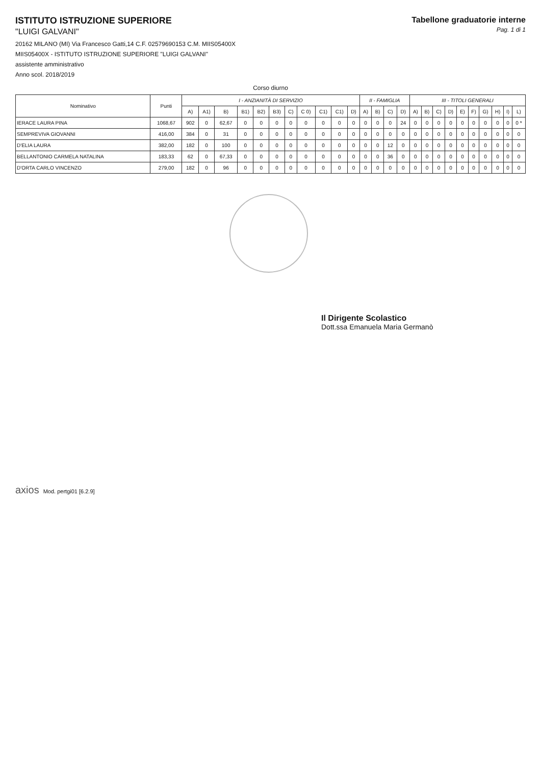ISTITUTO ISTRUZIONE SUPERIORE
"LUIGI GALVANI"
20162 MILANO (MI) Via Francesco Gatti,14 C.F. 02579690153 C.M. MIIS05400X
MIIS05400X - ISTITUTO ISTRUZIONE SUPERIORE "LUIGI GALVANI"
assistente amministrativo
Anno scol. 2018/2019
Tabellone graduatorie interne
Pag. 1 di 1
Corso diurno
| Nominativo | Punti | I - ANZIANITÀ DI SERVIZIO | | | | | | | | | | | II - FAMIGLIA | | | | III - TITOLI GENERALI | | | | | | | | | |
| --- | --- | --- | --- | --- | --- | --- | --- | --- | --- | --- | --- | --- | --- | --- | --- | --- | --- | --- | --- | --- | --- | --- | --- | --- | --- | --- |
| | | A) | A1) | B) | B1) | B2) | B3) | C) | C 0) | C1) | C1) | D) | A) | B) | C) | D) | A) | B) | C) | D) | E) | F) | G) | H) | I) | L) |
| IERACE LAURA PINA | 1068,67 | 902 | 0 | 62,67 | 0 | 0 | 0 | 0 | 0 | 0 | 0 | 0 | 0 | 0 | 0 | 24 | 0 | 0 | 0 | 0 | 0 | 0 | 0 | 0 | 0 | 0 * |
| SEMPREVIVA GIOVANNI | 416,00 | 384 | 0 | 31 | 0 | 0 | 0 | 0 | 0 | 0 | 0 | 0 | 0 | 0 | 0 | 0 | 0 | 0 | 0 | 0 | 0 | 0 | 0 | 0 | 0 | 0 |
| D'ELIA LAURA | 382,00 | 182 | 0 | 100 | 0 | 0 | 0 | 0 | 0 | 0 | 0 | 0 | 0 | 0 | 12 | 0 | 0 | 0 | 0 | 0 | 0 | 0 | 0 | 0 | 0 | 0 |
| BELLANTONIO CARMELA NATALINA | 183,33 | 62 | 0 | 67,33 | 0 | 0 | 0 | 0 | 0 | 0 | 0 | 0 | 0 | 0 | 36 | 0 | 0 | 0 | 0 | 0 | 0 | 0 | 0 | 0 | 0 | 0 |
| D'ORTA CARLO VINCENZO | 279,00 | 182 | 0 | 96 | 0 | 0 | 0 | 0 | 0 | 0 | 0 | 0 | 0 | 0 | 0 | 0 | 0 | 0 | 0 | 0 | 0 | 0 | 0 | 0 | 0 | 0 |
Il Dirigente Scolastico
Dott.ssa Emanuela Maria Germanò
axios Mod. pertgi01 [6.2.9]